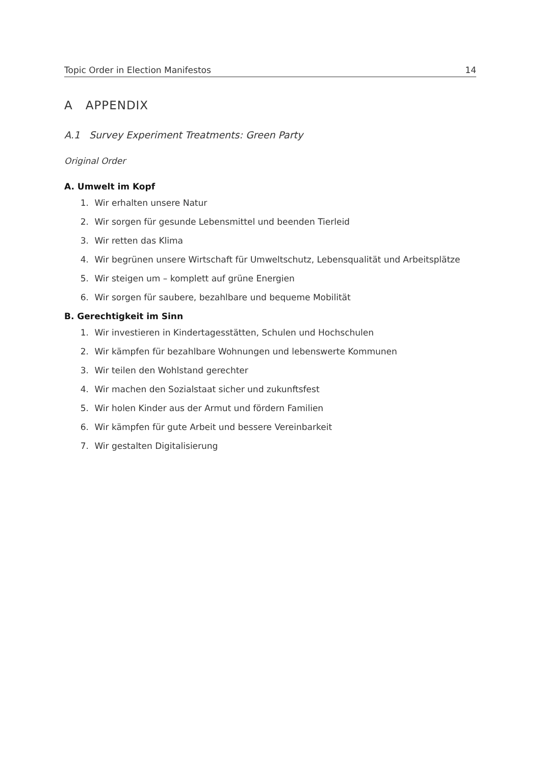Topic Order in Election Manifestos 14
A APPENDIX
A.1 Survey Experiment Treatments: Green Party
Original Order
A. Umwelt im Kopf
1. Wir erhalten unsere Natur
2. Wir sorgen für gesunde Lebensmittel und beenden Tierleid
3. Wir retten das Klima
4. Wir begrünen unsere Wirtschaft für Umweltschutz, Lebensqualität und Arbeitsplätze
5. Wir steigen um – komplett auf grüne Energien
6. Wir sorgen für saubere, bezahlbare und bequeme Mobilität
B. Gerechtigkeit im Sinn
1. Wir investieren in Kindertagesstätten, Schulen und Hochschulen
2. Wir kämpfen für bezahlbare Wohnungen und lebenswerte Kommunen
3. Wir teilen den Wohlstand gerechter
4. Wir machen den Sozialstaat sicher und zukunftsfest
5. Wir holen Kinder aus der Armut und fördern Familien
6. Wir kämpfen für gute Arbeit und bessere Vereinbarkeit
7. Wir gestalten Digitalisierung